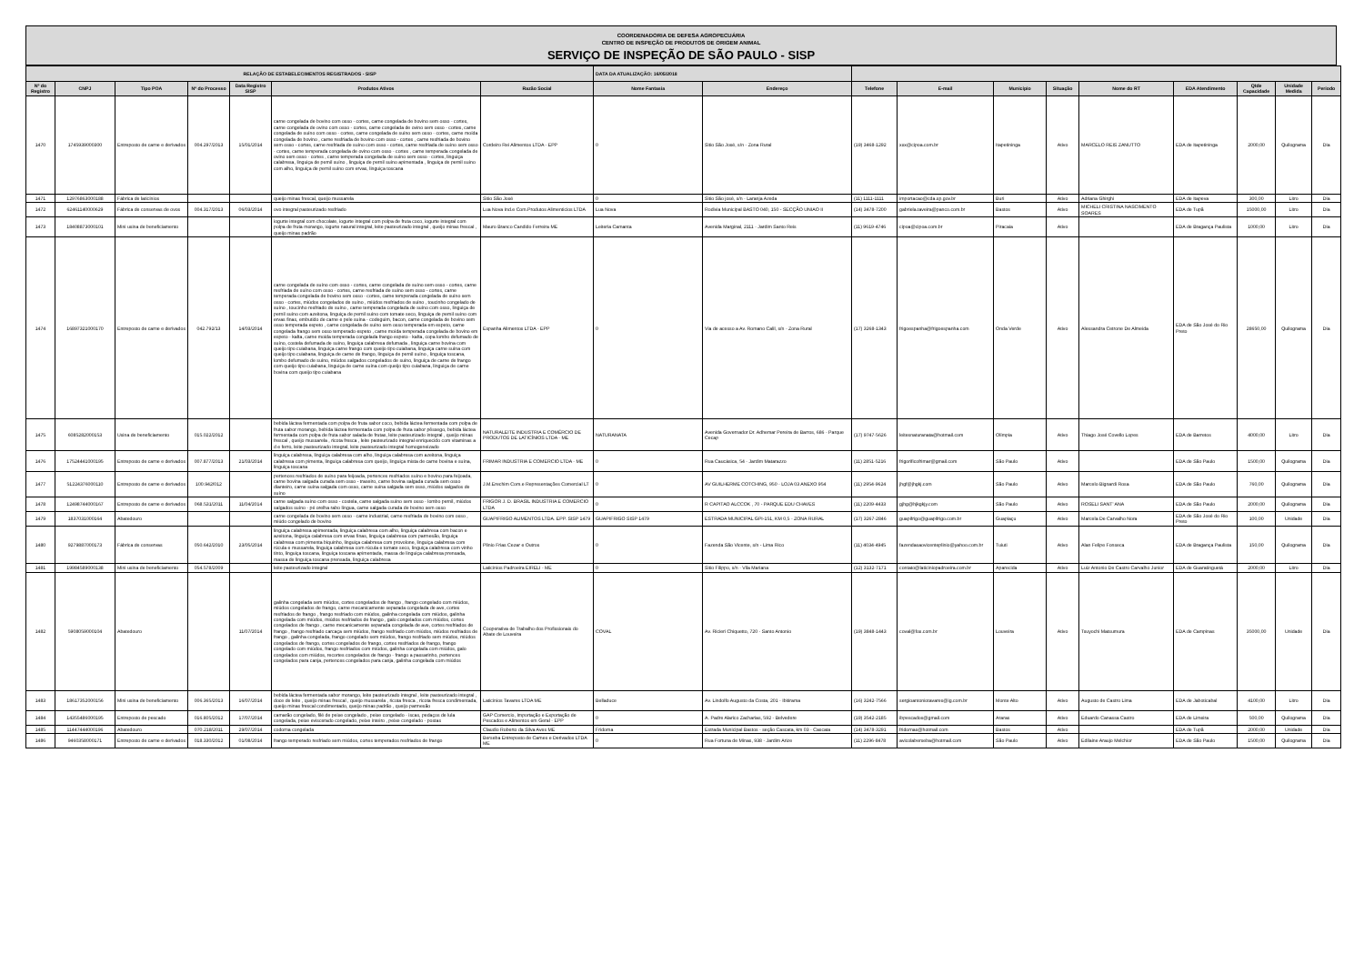COORDENADORIA DE DEFESA AGROPECUÁRIA
CENTRO DE INSPEÇÃO DE PRODUTOS DE ORIGEM ANIMAL
SERVIÇO DE INSPEÇÃO DE SÃO PAULO - SISP
| RELAÇÃO DE ESTABELECIMENTOS REGISTRADOS - SISP | | | | | | | DATA DA ATUALIZAÇÃO: 16/05/2018 | | | | | | | | | | |
| --- | --- | --- | --- | --- | --- | --- | --- | --- | --- | --- | --- | --- | --- | --- | --- | --- | --- |
| Nº do Registro | CNPJ | Tipo POA | Nº do Processo | Data Registro SISP | Produtos Ativos | Razão Social | Nome Fantasia | Endereço | Telefone | E-mail | Município | Situação | Nome do RT | EDA Atendimento | Qtde Capacidade | Unidade Medida | Período |
| 1470 | 1745939000300 | Entreposto de carne e derivados | 004.297/2013 | 15/01/2014 | carne congelada de bovino com osso - cortes, carne congelada de bovino sem osso - cortes, carne congelada de ovino com osso - cortes, carne congelada de ovino sem osso - cortes, carne congelada de suíno com osso - cortes, carne congelada de suíno sem osso - cortes, carne moída congelada de bovino , carne resfriada de bovino com osso - cortes , carne resfriada de bovino sem osso - cortes, carne resfriada de suíno com osso - cortes, carne resfriada de suíno sem osso - cortes, carne temperada congelada de ovino com osso - cortes , carne temperada congelada de ovino sem osso - cortes , carne temperada congelada de suíno sem osso - cortes, linguiça calabresa, linguiça de pernil suíno , linguiça de pernil suíno apimentada , linguiça de pernil suíno com alho, linguiça de pernil suíno com ervas, linguiça toscana | Cordeiro Rei Alimentos LTDA - EPP | 0 | Sitio São José, s/n - Zona Rural | (19) 3468-1292 | xxx@cipoa.com.br | Itapetininga | Ativo | MARCELO REIS ZANUTTO | EDA de Itapetininga | 2000,00 | Quilograma | Dia |
| 1471 | 12976863000188 | Fábrica de laticínios | | | queijo minas frescal, queijo mussarela | Sitio São José | 0 | Sitio São josé, s/n - Laranja Azeda | (11) 1111-1111 | importacao@cda.sp.gov.br | Buri | Ativo | Adriana Ghirghi | EDA de Itapeva | 300,00 | Litro | Dia |
| 1472 | 62461140000629 | Fábrica de conservas de ovos | 004.317/2013 | 06/03/2014 | ovo integral pasteurizado resfriado | Lua Nova Ind.e Com.Produtos Alimenticios LTDA | Lua Nova | Rodivia Municipal BASTO 040, 150 - SECÇÃO UNIAO II | (14) 3478-7200 | gabriela.taveira@panco.com.br | Bastos | Ativo | MICHELI CRISTINA NASCIMENTO SOARES | EDA de Tupã | 15000,00 | Litro | Dia |
| 1473 | 18408873000101 | Mini usina de beneficiamento | | | iogurte integral com chocolate, iogurte integral com polpa de fruta coco, iogurte integral com polpa de fruta morango, iogurte natural integral, leite pasteurizado integral , queijo minas frescal , queijo minas padrão | Mauro Branco Candido Ferreira ME | Leiteria Camanta | Avenida Marginal, 2111 - Jardim Santo Reis | (11) 9619-4746 | cipoa@cipoa.com.br | Piracaia | Ativo | | EDA de Bragança Paulista | 1000,00 | Litro | Dia |
| 1474 | 16897321000170 | Entreposto de carne e derivados | 042.792/13 | 14/03/2014 | carne congelada de suíno com osso - cortes, carne congelada de suíno sem osso - cortes, carne resfriada de suíno com osso - cortes, carne resfriada de suíno sem osso - cortes, carne temperada congelada de bovino sem osso - cortes, carne temperada congelada de suíno sem osso - cortes, miúdos congelados de suíno , miúdos resfriados de suíno , toucinho congelado de suíno , toucinho resfriado de suíno , carne temperada congelada de suíno com osso, linguiça de pernil suíno com azeitona, linguiça de pernil suíno com tomate seco, linguiça de pernil suíno com ervas finas, embutido de carne e pele suína - codeguim, bacon, carne congelada de bovino sem osso temperada espeto , carne congelada de suíno sem osso temperada em espeto, carne congelada frango sem osso temperado espeto , carne moída temperada congelada de bovino em espeto - kafta, carne moida temperada congelada frango espeto - kafta, copa lombo defumado de suíno, costela defumada de suíno, linguiça calabresa defumada , linguiça carne bovina com queijo tipo cuiabana, linguiça carne frango com queijo tipo cuiabana, linguiça carne suína com queijo tipo cuiabana, linguiça de carne de frango, linguiça de pernil suíno , linguiça toscana, lombo defumado de suíno, miúdos salgados congelados de suíno, linguiça de carne de frango com queijo tipo cuiabana, linguiça de carne suína com queijo tipo cuiabana, linguiça de carne bovina com queijo tipo cuiabana | Espanha Alimentos LTDA - EPP | 0 | Via de acesso a Av. Romano Calil, s/n - Zona Rural | (17) 3268-1343 | frigoespanha@frigoespanha.com | Onda Verde | Ativo | Alessandra Cetrone De Almeida | EDA de São José do Rio Preto | 28650,00 | Quilograma | Dia |
| 1475 | 6085282000153 | Usina de beneficiamento | 015.022/2012 | | bebida láctea fermentada com polpa de fruta sabor coco, bebida láctea fermentada com polpa de fruta sabor morango, bebida láctea fermentada com polpa de fruta sabor pêssego, bebida láctea fermentada com polpa de fruta sabor salada de frutas, leite pasteurizado integral , queijo minas frescal , queijo mussarela , ricota fresca , leite pasteurizado integral enriquecido com vitaminas a d e ferro, leite pasteurizado integral, leite pasteurizado integral homogeneizado | NATURALEITE INDUSTRIA E COMÉRCIO DE PRODUTOS DE LATICÍNIOS LTDA - ME | NATURANATA | Avenida Governador Dr. Adhemar Pereira de Barros, 686 - Parque Cecap | (17) 9747-5626 | leitesnaturanata@hotmail.com | Olímpia | Ativo | Thiago José Covello Lopes | EDA de Barretos | 4000,00 | Litro | Dia |
| 1476 | 17524441000195 | Entreposto de carne e derivados | 007.877/2013 | 21/03/2014 | linguiça calabresa, linguiça calabresa com alho, linguiça calabresa com azeitona, linguiça calabresa com pimenta, linguiça calabresa com queijo, linguiça mista de carne bovina e suína, linguiça toscana | FRIMAR INDUSTRIA E COMERCIO LTDA - ME | 0 | Rua Caucásica, 54 - Jardim Matarazzo | (11) 2851-5216 | frigorificofrimar@gmail.com | São Paulo | Ativo | | EDA de São Paulo | 1500,00 | Quilograma | Dia |
| 1477 | 51224376000110 | Entreposto de carne e derivados | 100.942/012 | | pertences resfriados de suíno para feijoada, pertences resfriados suíno e bovino para feijoada, carne bovina salgada curada sem osso - traseiro, carne bovina salgada curada sem osso dianteiro, carne suína salgada com osso, carne suína salgada sem osso, miúdos salgados de suíno | J.M.Erechim Com.e Representações Comercial LT | 0 | AV GUILHERME COTCHING, 950 - LOJA 03 ANEXO 954 | (11) 2954-9624 | jhgf@jhgkj.com | São Paulo | Ativo | Marcelo Bignardi Rosa | EDA de São Paulo | 760,00 | Quilograma | Dia |
| 1478 | 12498744000167 | Entreposto de carne e derivados | 068.531/2011 | 11/04/2014 | carne salgada suíno com osso - costela, carne salgada suíno sem osso - lombo pernil, miúdos salgados suíno - pé orelha rabo língua, carne salgada curada de bovino sem osso | FRIGOR J. D. BRASIL INDUSTRIA E COMERCIO LTDA | 0 | R CAPITAO ALCCOK , 70 - PARQUE EDU CHAVES | (11) 2209-4433 | gjhg@hjkgkjy.com | São Paulo | Ativo | ROSELI SANT' ANA | EDA de São Paulo | 2000,00 | Quilograma | Dia |
| 1479 | 1837031000164 | Abatedouro | | | carne congelada de bovino sem osso - carne industrial, carne resfriada de bovino com osso , miúdo congelado de bovino | GUAPIFRIGO ALIMENTOS LTDA. EPP. SISP 1479 | GUAPIFRIGO SISP 1479 | ESTRADA MUNICIPAL GPI-151, KM 0,5 - ZONA RURAL | (17) 3267-2846 | guapifrigo@guapifrigo.com.br | Guapiaçu | Ativo | Marcela De Carvalho Nora | EDA de São José do Rio Preto | 100,00 | Unidade | Dia |
| 1480 | 9279887000173 | Fábrica de conservas | 050.642/2010 | 23/05/2014 | linguiça calabresa apimentada, linguiça calabresa com alho, linguiça calabresa com bacon e azeitona, linguiça calabresa com ervas finas, linguiça calabresa com parmesão, linguiça calabresa com pimenta biquinho, linguiça calabresa com provolone, linguiça calabresa com rúcula e mussarela, linguiça calabresa com rúcula e tomate seco, linguiça calabresa com vinho tinto, linguiça toscana, linguiça toscana apimentada, massa de linguiça calabresa prensada, massa de linguiça toscana prensada, linguiça calabresa | Plinio Frias Cezar e Outros | 0 | Fazenda São Vicente, s/n - Lima Rico | (11) 4034-4945 | fazendasaovicenteplinio@yahoo.com.br | Tuiuti | Ativo | Alan Felipe Fonseca | EDA de Bragança Paulista | 150,00 | Quilograma | Dia |
| 1481 | 19984589000138 | Mini usina de beneficiamento | 054.578/2009 | | leite pasteurizado integral | Laticinios Padroeira EIRELI - ME | 0 | Sitio Filippo, s/n - Vila Mariana | (12) 3132-7171 | contato@laticiniopadroeira.com.br | Aparecida | Ativo | Luiz Antonio De Castro Carvalho Junior | EDA de Guaratinguetá | 2000,00 | Litro | Dia |
| 1482 | 5908059000104 | Abatedouro | | 11/07/2014 | galinha congelada sem miúdos, cortes congelados de frango , frango congelado com miúdos, miúdos congelados de frango, carne mecanicamente separada congelada de ave, cortes resfriados de frango , frango resfriado com miúdos, galinha congelada com miúdos, galinha congelada com miúdos, miúdos resfriados de frango , galo congelados com miúdos, cortes congelados de frango , carne mecanicamente separada congelada de ave, cortes resfriados de frango , frango resfriado carcaça sem miúdos, frango resfriado com miúdos, miúdos resfriados de frango , galinha congelada, frango congelado sem miúdos, frango resfriado sem miúdos, miúdos congelados de frango, cortes congelados de frango, cortes resfriados de frango, frango congelado com miúdos, frango resfriados com miúdos, galinha congelada com miúdos, galo congelados com miúdos, recortes congelados de frango - frango a passarinho, pertences congelados para canja, pertences congelados para canja, galinha congelada com miúdos | Cooperativa de Trabalho dos Profissionais do Abate de Louveira | COVAL | Av. Ricieri Chiquetto, 720 - Santo Antonio | (19) 3848-1443 | coval@fox.com.br | Louveira | Ativo | Tsuyochi Matsumura | EDA de Campinas | 35000,00 | Unidade | Dia |
| 1483 | 18617352000156 | Mini usina de beneficiamento | 006.365/2013 | 16/07/2014 | bebida láctea fermentada sabor morango, leite pasteurizado integral , leite pasteurizado integral , doce de leite , queijo minas frescal , queijo mussarela , ricota fresca , ricota fresca condimentada, queijo minas frescal condimentado, queijo minas padrão , queijo parmesão | Laticinios Tavares LTDA ME | Belladuce | Av. Lindolfo Augusto da Costa, 201 - Ibitirama | (16) 3242-7566 | sergioantoniotavares@ig.com.br | Monte Alto | Ativo | Augusto de Castro Lima | EDA de Jaboticabal | 4100,00 | Litro | Dia |
| 1484 | 14355486000195 | Entreposto de pescado | 016.805/2012 | 17/07/2014 | camarão congelado, filé de peixe congelado , peixe congelado - iscas, pedaços de lula congelada, peixe eviscerado congelado, peixe inteiro , peixe congelado - postas | GAP Comercio, Importação e Exportação de Pescados e Alimentos em Geral - EPP | 0 | A. Padre Alarico Zacharias, 592 - Belvedere | (19) 3542-2185 | ibpescados@gmail.com | Araras | Ativo | Eduardo Canassa Castro | EDA de Limeira | 500,00 | Quilograma | Dia |
| 1485 | 11447444000196 | Abatedouro | 070.218/2011 | 29/07/2014 | codorna congelada | Claudio Roberto da Silva Aves ME | Fridorna | Estrada Municipal Bastos - seção Cascata, km 03 - Cascata | (14) 3478-3291 | fridornas@hotmail.com | Bastos | Ativo | | EDA de Tupã | 2000,00 | Unidade | Dia |
| 1486 | 9460358000171 | Entreposto de carne e derivados | 018.330/2012 | 01/08/2014 | frango temperado resfriado sem miúdos, cortes temperados resfriados de frango | Berseba Entreposto de Carnes e Derivados LTDA ME | 0 | Rua Fortuna de Minas, 938 - Jardim Arize | (11) 2296-8478 | avicolaberseba@hotmail.com | São Paulo | Ativo | Edilaine Araujo Melchior | EDA de São Paulo | 1500,00 | Quilograma | Dia |